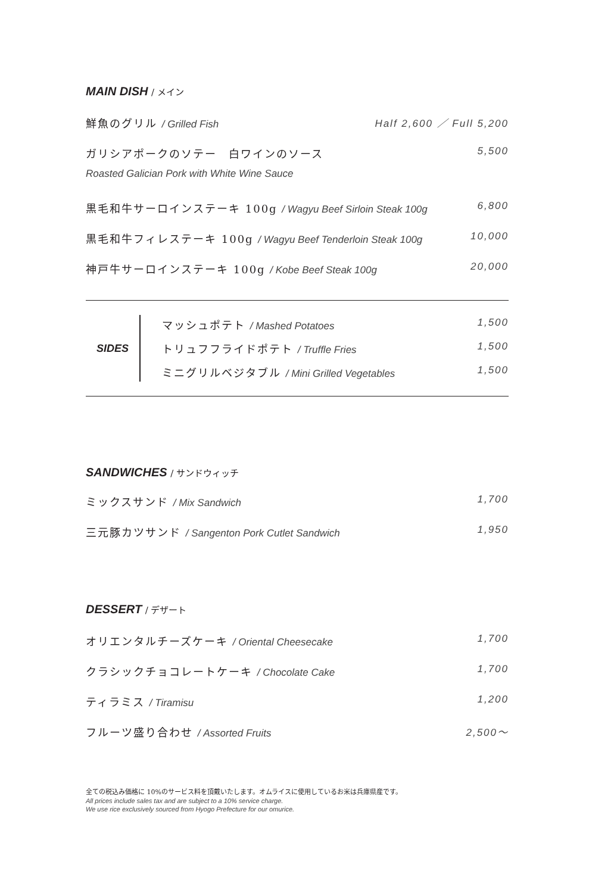MAIN DISH / メイン
鮮魚のグリル / Grilled Fish Half 2,600 ／ Full 5,200
ガリシアポークのソテー　白ワインのソース
5,500
Roasted Galician Pork with White Wine Sauce
黒毛和牛サーロインステーキ 100g / Wagyu Beef Sirloin Steak 100g
6,800
黒毛和牛フィレステーキ 100g / Wagyu Beef Tenderloin Steak 100g
10,000
神戸牛サーロインステーキ 100g / Kobe Beef Steak 100g
20,000
SIDES
マッシュポテト / Mashed Potatoes 1,500
トリュフフライドポテト / Truffle Fries
1,500
ミニグリルベジタブル / Mini Grilled Vegetables
1,500
SANDWICHES / サンドウィッチ
ミックスサンド / Mix Sandwich 1,700
三元豚カツサンド / Sangenton Pork Cutlet Sandwich
1,950
DESSERT / デザート
オリエンタルチーズケーキ / Oriental Cheesecake
1,700
クラシックチョコレートケーキ / Chocolate Cake
1,700
ティラミス / Tiramisu 1,200
フルーツ盛り合わせ / Assorted Fruits
2,500～
全ての税込み価格に 10%のサービス料を頂戴いたします。オムライスに使用しているお米は兵庫県産です。
All prices include sales tax and are subject to a 10% service charge.
We use rice exclusively sourced from Hyogo Prefecture for our omurice.